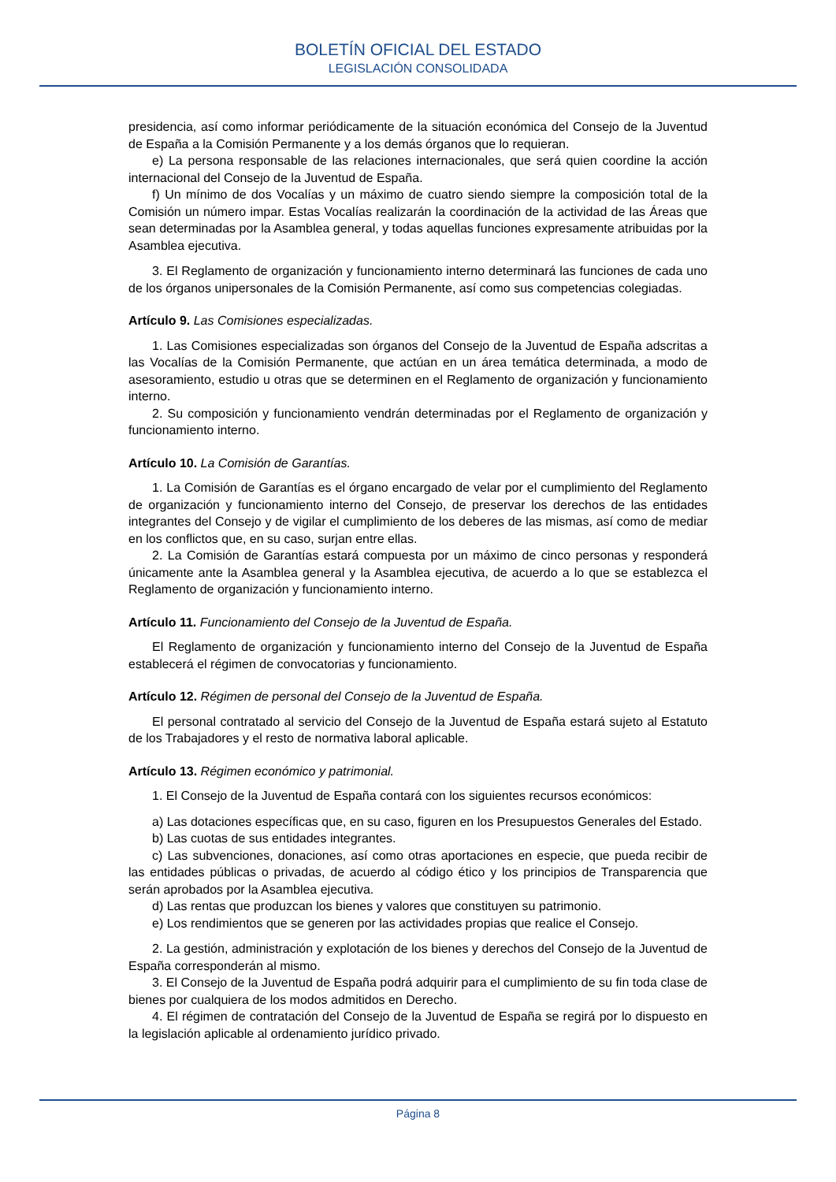BOLETÍN OFICIAL DEL ESTADO
LEGISLACIÓN CONSOLIDADA
presidencia, así como informar periódicamente de la situación económica del Consejo de la Juventud de España a la Comisión Permanente y a los demás órganos que lo requieran.
e) La persona responsable de las relaciones internacionales, que será quien coordine la acción internacional del Consejo de la Juventud de España.
f) Un mínimo de dos Vocalías y un máximo de cuatro siendo siempre la composición total de la Comisión un número impar. Estas Vocalías realizarán la coordinación de la actividad de las Áreas que sean determinadas por la Asamblea general, y todas aquellas funciones expresamente atribuidas por la Asamblea ejecutiva.
3. El Reglamento de organización y funcionamiento interno determinará las funciones de cada uno de los órganos unipersonales de la Comisión Permanente, así como sus competencias colegiadas.
Artículo 9. Las Comisiones especializadas.
1. Las Comisiones especializadas son órganos del Consejo de la Juventud de España adscritas a las Vocalías de la Comisión Permanente, que actúan en un área temática determinada, a modo de asesoramiento, estudio u otras que se determinen en el Reglamento de organización y funcionamiento interno.
2. Su composición y funcionamiento vendrán determinadas por el Reglamento de organización y funcionamiento interno.
Artículo 10. La Comisión de Garantías.
1. La Comisión de Garantías es el órgano encargado de velar por el cumplimiento del Reglamento de organización y funcionamiento interno del Consejo, de preservar los derechos de las entidades integrantes del Consejo y de vigilar el cumplimiento de los deberes de las mismas, así como de mediar en los conflictos que, en su caso, surjan entre ellas.
2. La Comisión de Garantías estará compuesta por un máximo de cinco personas y responderá únicamente ante la Asamblea general y la Asamblea ejecutiva, de acuerdo a lo que se establezca el Reglamento de organización y funcionamiento interno.
Artículo 11. Funcionamiento del Consejo de la Juventud de España.
El Reglamento de organización y funcionamiento interno del Consejo de la Juventud de España establecerá el régimen de convocatorias y funcionamiento.
Artículo 12. Régimen de personal del Consejo de la Juventud de España.
El personal contratado al servicio del Consejo de la Juventud de España estará sujeto al Estatuto de los Trabajadores y el resto de normativa laboral aplicable.
Artículo 13. Régimen económico y patrimonial.
1. El Consejo de la Juventud de España contará con los siguientes recursos económicos:
a) Las dotaciones específicas que, en su caso, figuren en los Presupuestos Generales del Estado.
b) Las cuotas de sus entidades integrantes.
c) Las subvenciones, donaciones, así como otras aportaciones en especie, que pueda recibir de las entidades públicas o privadas, de acuerdo al código ético y los principios de Transparencia que serán aprobados por la Asamblea ejecutiva.
d) Las rentas que produzcan los bienes y valores que constituyen su patrimonio.
e) Los rendimientos que se generen por las actividades propias que realice el Consejo.
2. La gestión, administración y explotación de los bienes y derechos del Consejo de la Juventud de España corresponderán al mismo.
3. El Consejo de la Juventud de España podrá adquirir para el cumplimiento de su fin toda clase de bienes por cualquiera de los modos admitidos en Derecho.
4. El régimen de contratación del Consejo de la Juventud de España se regirá por lo dispuesto en la legislación aplicable al ordenamiento jurídico privado.
Página 8